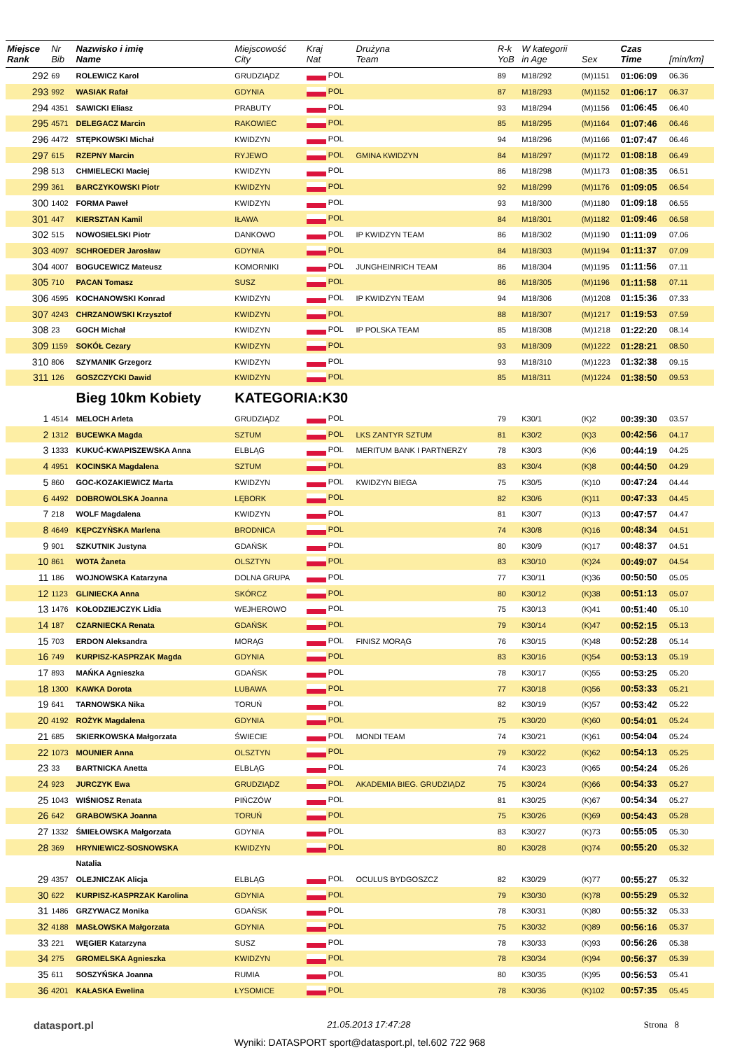| Miejsce Rank | Nr Bib | Nazwisko i imię Name | Miejscowość City | Kraj Nat | Drużyna Team | R-k YoB | W kategorii in Age | Sex | Czas Time | [min/km] |
| --- | --- | --- | --- | --- | --- | --- | --- | --- | --- | --- |
| 292 | 69 | ROLEWICZ Karol | GRUDZIĄDZ | POL | | 89 | M18/292 | (M)1151 | 01:06:09 | 06.36 |
| 293 | 992 | WASIAK Rafał | GDYNIA | POL | | 87 | M18/293 | (M)1152 | 01:06:17 | 06.37 |
| 294 | 4351 | SAWICKI Eliasz | PRABUTY | POL | | 93 | M18/294 | (M)1156 | 01:06:45 | 06.40 |
| 295 | 4571 | DELEGACZ Marcin | RAKOWIEC | POL | | 85 | M18/295 | (M)1164 | 01:07:46 | 06.46 |
| 296 | 4472 | STĘPKOWSKI Michał | KWIDZYN | POL | | 94 | M18/296 | (M)1166 | 01:07:47 | 06.46 |
| 297 | 615 | RZEPNY Marcin | RYJEWO | POL | GMINA KWIDZYN | 84 | M18/297 | (M)1172 | 01:08:18 | 06.49 |
| 298 | 513 | CHMIELECKI Maciej | KWIDZYN | POL | | 86 | M18/298 | (M)1173 | 01:08:35 | 06.51 |
| 299 | 361 | BARCZYKOWSKI Piotr | KWIDZYN | POL | | 92 | M18/299 | (M)1176 | 01:09:05 | 06.54 |
| 300 | 1402 | FORMA Paweł | KWIDZYN | POL | | 93 | M18/300 | (M)1180 | 01:09:18 | 06.55 |
| 301 | 447 | KIERSZTAN Kamil | IŁAWA | POL | | 84 | M18/301 | (M)1182 | 01:09:46 | 06.58 |
| 302 | 515 | NOWOSIELSKI Piotr | DANKOWO | POL | IP KWIDZYN TEAM | 86 | M18/302 | (M)1190 | 01:11:09 | 07.06 |
| 303 | 4097 | SCHROEDER Jarosław | GDYNIA | POL | | 84 | M18/303 | (M)1194 | 01:11:37 | 07.09 |
| 304 | 4007 | BOGUCEWICZ Mateusz | KOMORNIKI | POL | JUNGHEINRICH TEAM | 86 | M18/304 | (M)1195 | 01:11:56 | 07.11 |
| 305 | 710 | PACAN Tomasz | SUSZ | POL | | 86 | M18/305 | (M)1196 | 01:11:58 | 07.11 |
| 306 | 4595 | KOCHANOWSKI Konrad | KWIDZYN | POL | IP KWIDZYN TEAM | 94 | M18/306 | (M)1208 | 01:15:36 | 07.33 |
| 307 | 4243 | CHRZANOWSKI Krzysztof | KWIDZYN | POL | | 88 | M18/307 | (M)1217 | 01:19:53 | 07.59 |
| 308 | 23 | GOCH Michał | KWIDZYN | POL | IP POLSKA TEAM | 85 | M18/308 | (M)1218 | 01:22:20 | 08.14 |
| 309 | 1159 | SOKÓŁ Cezary | KWIDZYN | POL | | 93 | M18/309 | (M)1222 | 01:28:21 | 08.50 |
| 310 | 806 | SZYMANIK Grzegorz | KWIDZYN | POL | | 93 | M18/310 | (M)1223 | 01:32:38 | 09.15 |
| 311 | 126 | GOSZCZYCKI Dawid | KWIDZYN | POL | | 85 | M18/311 | (M)1224 | 01:38:50 | 09.53 |
| | | Bieg 10km Kobiety | KATEGORIA:K30 | | | | | | | |
| 1 | 4514 | MELOCH Arleta | GRUDZIĄDZ | POL | | 79 | K30/1 | (K)2 | 00:39:30 | 03.57 |
| 2 | 1312 | BUCEWKA Magda | SZTUM | POL | LKS ZANTYR SZTUM | 81 | K30/2 | (K)3 | 00:42:56 | 04.17 |
| 3 | 1333 | KUKUĆ-KWAPISZEWSKA Anna | ELBLĄG | POL | MERITUM BANK I PARTNERZY | 78 | K30/3 | (K)6 | 00:44:19 | 04.25 |
| 4 | 4951 | KOCINSKA Magdalena | SZTUM | POL | | 83 | K30/4 | (K)8 | 00:44:50 | 04.29 |
| 5 | 860 | GOC-KOZAKIEWICZ Marta | KWIDZYN | POL | KWIDZYN BIEGA | 75 | K30/5 | (K)10 | 00:47:24 | 04.44 |
| 6 | 4492 | DOBROWOLSKA Joanna | LĘBORK | POL | | 82 | K30/6 | (K)11 | 00:47:33 | 04.45 |
| 7 | 218 | WOLF Magdalena | KWIDZYN | POL | | 81 | K30/7 | (K)13 | 00:47:57 | 04.47 |
| 8 | 4649 | KĘPCZYŃSKA Marlena | BRODNICA | POL | | 74 | K30/8 | (K)16 | 00:48:34 | 04.51 |
| 9 | 901 | SZKUTNIK Justyna | GDAŃSK | POL | | 80 | K30/9 | (K)17 | 00:48:37 | 04.51 |
| 10 | 861 | WOTA Żaneta | OLSZTYN | POL | | 83 | K30/10 | (K)24 | 00:49:07 | 04.54 |
| 11 | 186 | WOJNOWSKA Katarzyna | DOLNA GRUPA | POL | | 77 | K30/11 | (K)36 | 00:50:50 | 05.05 |
| 12 | 1123 | GLINIECKA Anna | SKÓRCZ | POL | | 80 | K30/12 | (K)38 | 00:51:13 | 05.07 |
| 13 | 1476 | KOŁODZIEJCZYK Lidia | WEJHEROWO | POL | | 75 | K30/13 | (K)41 | 00:51:40 | 05.10 |
| 14 | 187 | CZARNIECKA Renata | GDAŃSK | POL | | 79 | K30/14 | (K)47 | 00:52:15 | 05.13 |
| 15 | 703 | ERDON Aleksandra | MORĄG | POL | FINISZ MORĄG | 76 | K30/15 | (K)48 | 00:52:28 | 05.14 |
| 16 | 749 | KURPISZ-KASPRZAK Magda | GDYNIA | POL | | 83 | K30/16 | (K)54 | 00:53:13 | 05.19 |
| 17 | 893 | MAŃKA Agnieszka | GDAŃSK | POL | | 78 | K30/17 | (K)55 | 00:53:25 | 05.20 |
| 18 | 1300 | KAWKA Dorota | LUBAWA | POL | | 77 | K30/18 | (K)56 | 00:53:33 | 05.21 |
| 19 | 641 | TARNOWSKA Nika | TORUŃ | POL | | 82 | K30/19 | (K)57 | 00:53:42 | 05.22 |
| 20 | 4192 | ROŻYK Magdalena | GDYNIA | POL | | 75 | K30/20 | (K)60 | 00:54:01 | 05.24 |
| 21 | 685 | SKIERKOWSKA Małgorzata | ŚWIECIE | POL | MONDI TEAM | 74 | K30/21 | (K)61 | 00:54:04 | 05.24 |
| 22 | 1073 | MOUNIER Anna | OLSZTYN | POL | | 79 | K30/22 | (K)62 | 00:54:13 | 05.25 |
| 23 | 33 | BARTNICKA Anetta | ELBLĄG | POL | | 74 | K30/23 | (K)65 | 00:54:24 | 05.26 |
| 24 | 923 | JURCZYK Ewa | GRUDZIĄDZ | POL | AKADEMIA BIEG. GRUDZIĄDZ | 75 | K30/24 | (K)66 | 00:54:33 | 05.27 |
| 25 | 1043 | WIŚNIOSZ Renata | PIŃCZÓW | POL | | 81 | K30/25 | (K)67 | 00:54:34 | 05.27 |
| 26 | 642 | GRABOWSKA Joanna | TORUŃ | POL | | 75 | K30/26 | (K)69 | 00:54:43 | 05.28 |
| 27 | 1332 | ŚMIEŁOWSKA Małgorzata | GDYNIA | POL | | 83 | K30/27 | (K)73 | 00:55:05 | 05.30 |
| 28 | 369 | HRYNIEWICZ-SOSNOWSKA | KWIDZYN | POL | | 80 | K30/28 | (K)74 | 00:55:20 | 05.32 |
| | | Natalia | | | | | | | | |
| 29 | 4357 | OLEJNICZAK Alicja | ELBLĄG | POL | OCULUS BYDGOSZCZ | 82 | K30/29 | (K)77 | 00:55:27 | 05.32 |
| 30 | 622 | KURPISZ-KASPRZAK Karolina | GDYNIA | POL | | 79 | K30/30 | (K)78 | 00:55:29 | 05.32 |
| 31 | 1486 | GRZYWACZ Monika | GDAŃSK | POL | | 78 | K30/31 | (K)80 | 00:55:32 | 05.33 |
| 32 | 4188 | MASŁOWSKA Małgorzata | GDYNIA | POL | | 75 | K30/32 | (K)89 | 00:56:16 | 05.37 |
| 33 | 221 | WĘGIER Katarzyna | SUSZ | POL | | 78 | K30/33 | (K)93 | 00:56:26 | 05.38 |
| 34 | 275 | GROMELSKA Agnieszka | KWIDZYN | POL | | 78 | K30/34 | (K)94 | 00:56:37 | 05.39 |
| 35 | 611 | SOSZYŃSKA Joanna | RUMIA | POL | | 80 | K30/35 | (K)95 | 00:56:53 | 05.41 |
| 36 | 4201 | KAŁASKA Ewelina | ŁYSOMICE | POL | | 78 | K30/36 | (K)102 | 00:57:35 | 05.45 |
datasport.pl 21.05.2013 17:47:28 Strona 8
Wyniki: DATASPORT sport@datasport.pl, tel.602 722 968